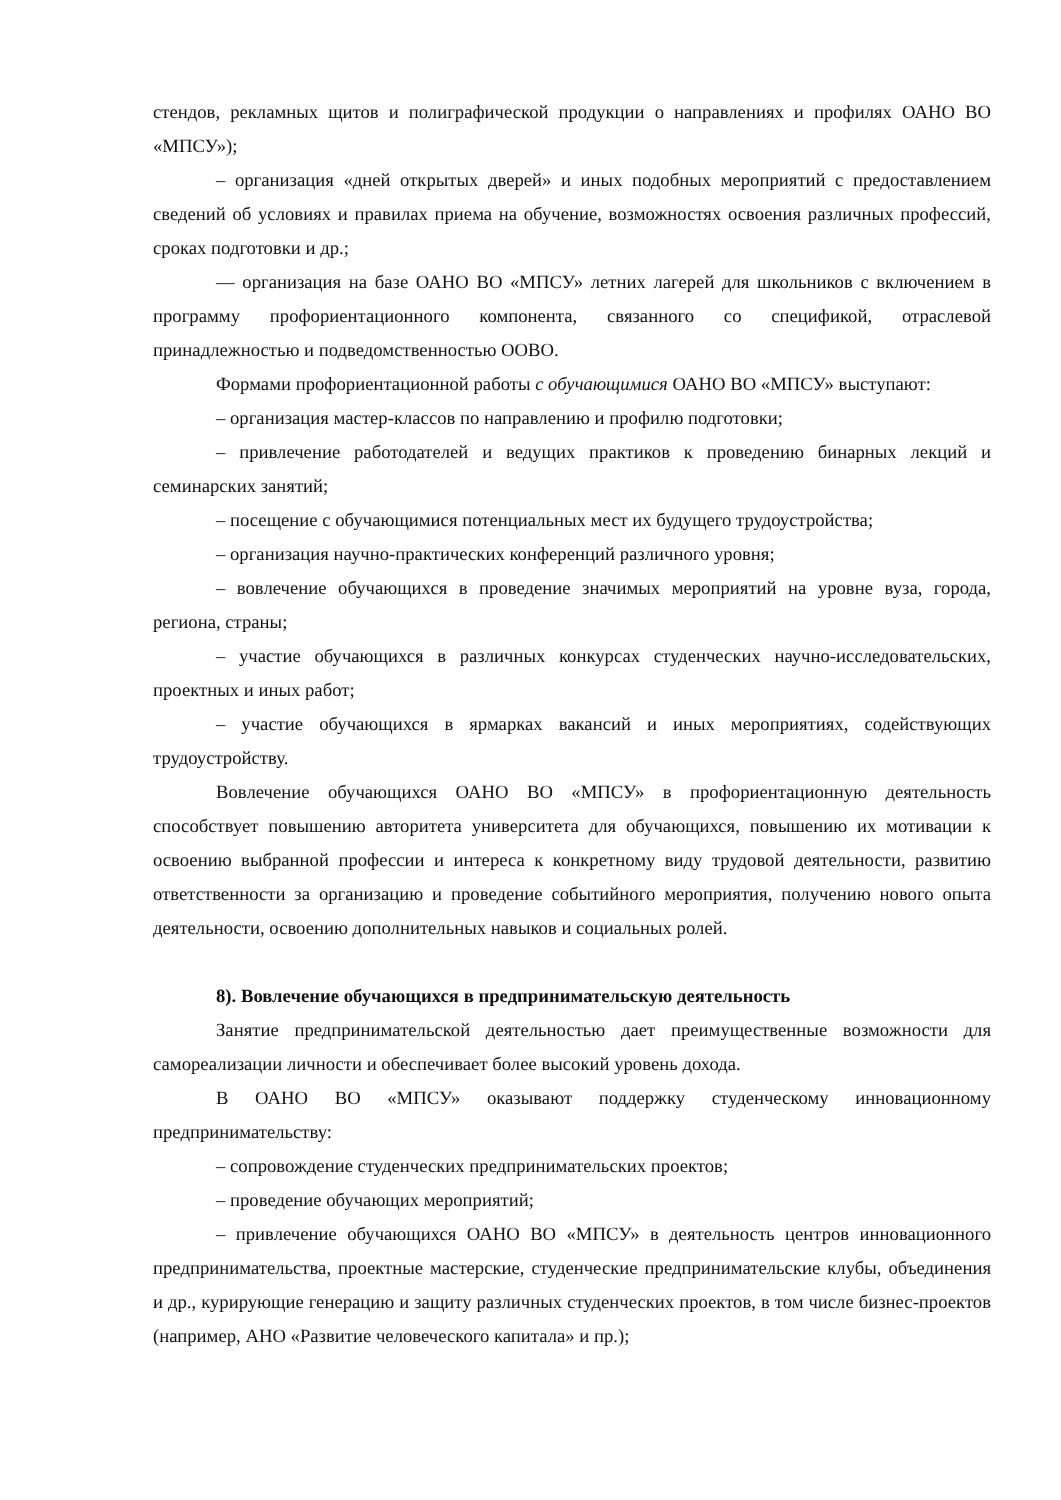стендов, рекламных щитов и полиграфической продукции о направлениях и профилях ОАНО ВО «МПСУ»);
– организация «дней открытых дверей» и иных подобных мероприятий с предоставлением сведений об условиях и правилах приема на обучение, возможностях освоения различных профессий, сроках подготовки и др.;
–– организация на базе ОАНО ВО «МПСУ» летних лагерей для школьников с включением в программу профориентационного компонента, связанного со спецификой, отраслевой принадлежностью и подведомственностью ООВО.
Формами профориентационной работы с обучающимися ОАНО ВО «МПСУ» выступают:
– организация мастер-классов по направлению и профилю подготовки;
– привлечение работодателей и ведущих практиков к проведению бинарных лекций и семинарских занятий;
– посещение с обучающимися потенциальных мест их будущего трудоустройства;
– организация научно-практических конференций различного уровня;
– вовлечение обучающихся в проведение значимых мероприятий на уровне вуза, города, региона, страны;
– участие обучающихся в различных конкурсах студенческих научно-исследовательских, проектных и иных работ;
– участие обучающихся в ярмарках вакансий и иных мероприятиях, содействующих трудоустройству.
Вовлечение обучающихся ОАНО ВО «МПСУ» в профориентационную деятельность способствует повышению авторитета университета для обучающихся, повышению их мотивации к освоению выбранной профессии и интереса к конкретному виду трудовой деятельности, развитию ответственности за организацию и проведение событийного мероприятия, получению нового опыта деятельности, освоению дополнительных навыков и социальных ролей.
8). Вовлечение обучающихся в предпринимательскую деятельность
Занятие предпринимательской деятельностью дает преимущественные возможности для самореализации личности и обеспечивает более высокий уровень дохода.
В ОАНО ВО «МПСУ» оказывают поддержку студенческому инновационному предпринимательству:
– сопровождение студенческих предпринимательских проектов;
– проведение обучающих мероприятий;
– привлечение обучающихся ОАНО ВО «МПСУ» в деятельность центров инновационного предпринимательства, проектные мастерские, студенческие предпринимательские клубы, объединения и др., курирующие генерацию и защиту различных студенческих проектов, в том числе бизнес-проектов (например, АНО «Развитие человеческого капитала» и пр.);